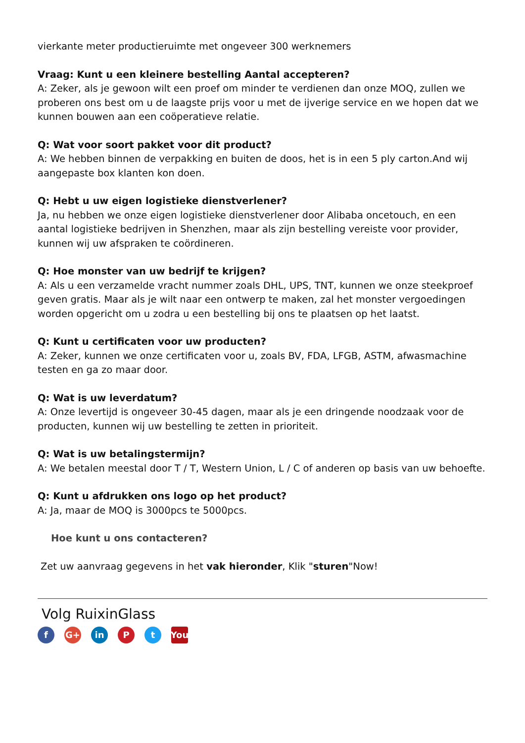vierkante meter productieruimte met ongeveer 300 werknemers
Vraag: Kunt u een kleinere bestelling Aantal accepteren?
A: Zeker, als je gewoon wilt een proef om minder te verdienen dan onze MOQ, zullen we proberen ons best om u de laagste prijs voor u met de ijverige service en we hopen dat we kunnen bouwen aan een coöperatieve relatie.
Q: Wat voor soort pakket voor dit product?
A: We hebben binnen de verpakking en buiten de doos, het is in een 5 ply carton.And wij aangepaste box klanten kon doen.
Q: Hebt u uw eigen logistieke dienstverlener?
Ja, nu hebben we onze eigen logistieke dienstverlener door Alibaba oncetouch, en een aantal logistieke bedrijven in Shenzhen, maar als zijn bestelling vereiste voor provider, kunnen wij uw afspraken te coördineren.
Q: Hoe monster van uw bedrijf te krijgen?
A: Als u een verzamelde vracht nummer zoals DHL, UPS, TNT, kunnen we onze steekproef geven gratis. Maar als je wilt naar een ontwerp te maken, zal het monster vergoedingen worden opgericht om u zodra u een bestelling bij ons te plaatsen op het laatst.
Q: Kunt u certificaten voor uw producten?
A: Zeker, kunnen we onze certificaten voor u, zoals BV, FDA, LFGB, ASTM, afwasmachine testen en ga zo maar door.
Q: Wat is uw leverdatum?
A: Onze levertijd is ongeveer 30-45 dagen, maar als je een dringende noodzaak voor de producten, kunnen wij uw bestelling te zetten in prioriteit.
Q: Wat is uw betalingstermijn?
A: We betalen meestal door T / T, Western Union, L / C of anderen op basis van uw behoefte.
Q: Kunt u afdrukken ons logo op het product?
A: Ja, maar de MOQ is 3000pcs te 5000pcs.
Hoe kunt u ons contacteren?
Zet uw aanvraag gegevens in het vak hieronder, Klik "sturen"Now!
Volg RuixinGlass
f G+ in P t You